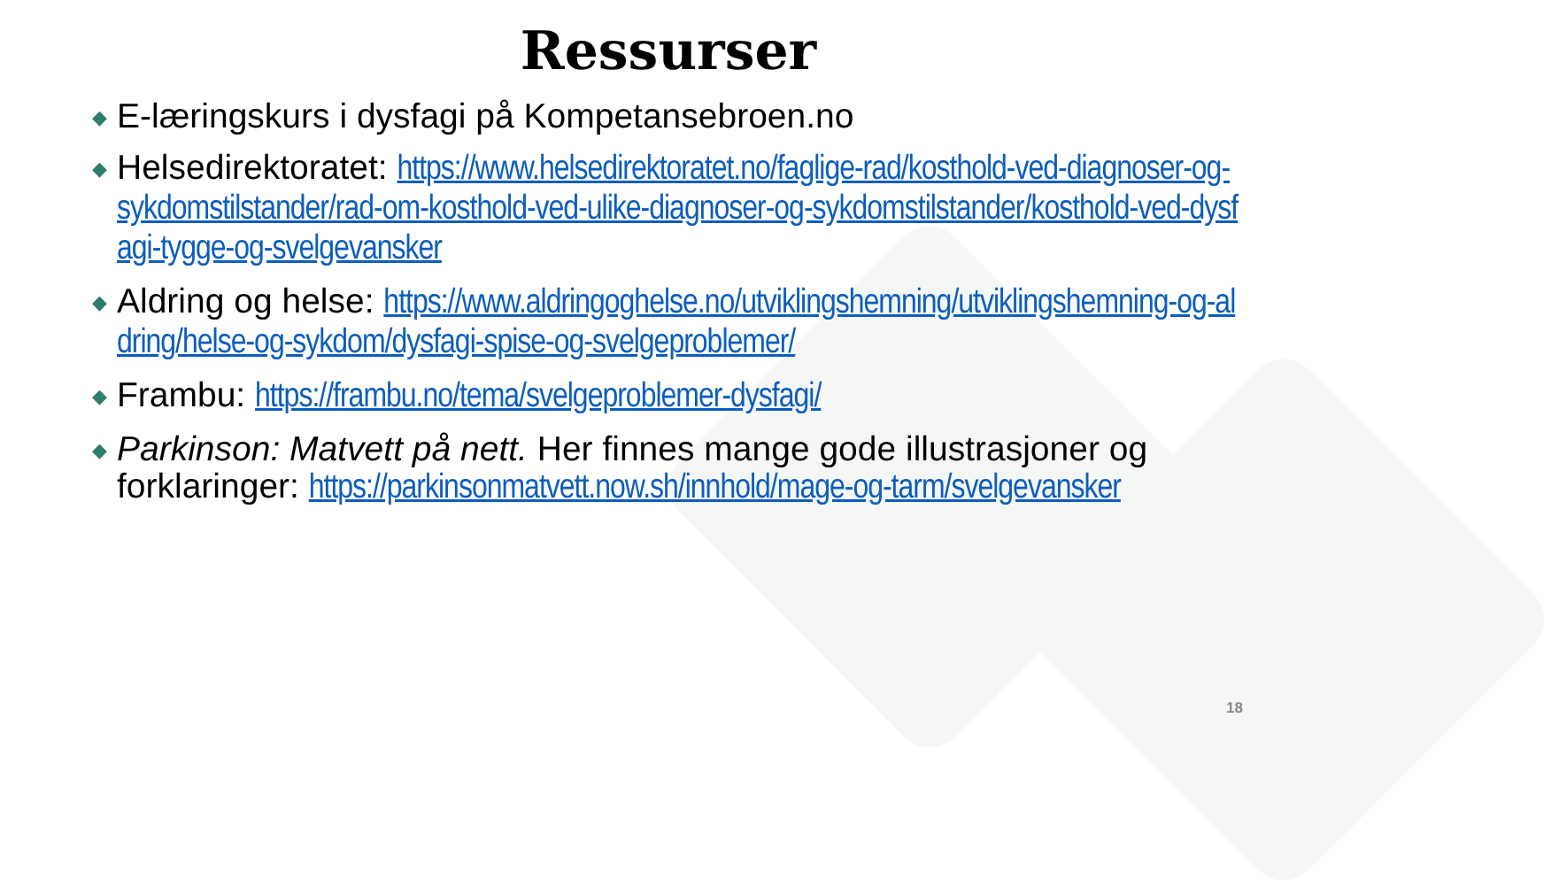Ressurser
◆ E-læringskurs i dysfagi på Kompetansebroen.no
◆ Helsedirektoratet: https://www.helsedirektoratet.no/faglige-rad/kosthold-ved-diagnoser-og-sykdomstilstander/rad-om-kosthold-ved-ulike-diagnoser-og-sykdomstilstander/kosthold-ved-dysfagi-tygge-og-svelgevansker
◆ Aldring og helse: https://www.aldringoghelse.no/utviklingshemning/utviklingshemning-og-aldring/helse-og-sykdom/dysfagi-spise-og-svelgeproblemer/
◆ Frambu: https://frambu.no/tema/svelgeproblemer-dysfagi/
◆ Parkinson: Matvett på nett. Her finnes mange gode illustrasjoner og forklaringer: https://parkinsonmatvett.now.sh/innhold/mage-og-tarm/svelgevansker
18